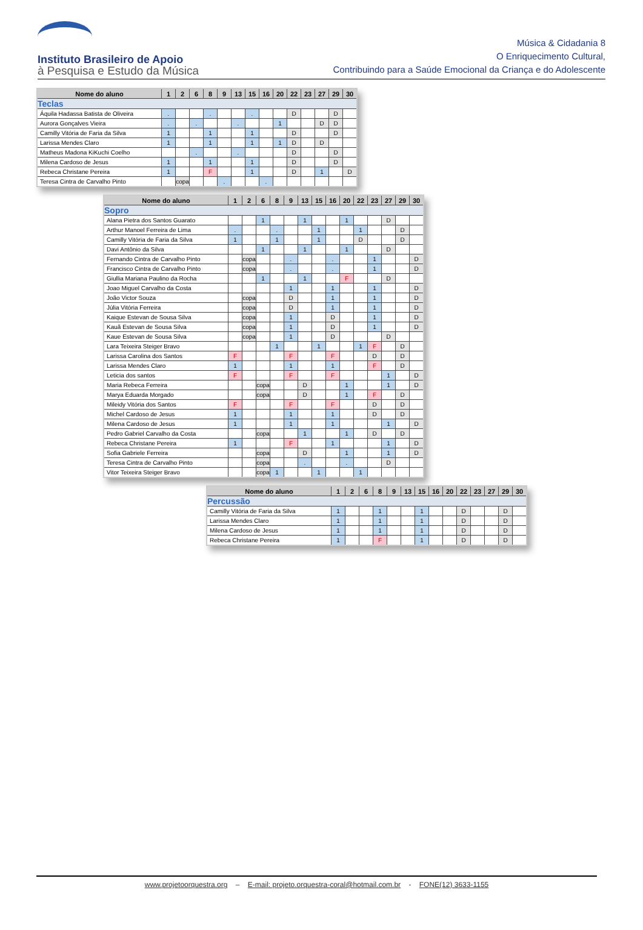Instituto Brasileiro de Apoio
à Pesquisa e Estudo da Música
Música & Cidadania 8
O Enriquecimento Cultural,
Contribuindo para a Saúde Emocional da Criança e do Adolescente
| Nome do aluno | 1 | 2 | 6 | 8 | 9 | 13 | 15 | 16 | 20 | 22 | 23 | 27 | 29 | 30 |
| --- | --- | --- | --- | --- | --- | --- | --- | --- | --- | --- | --- | --- | --- | --- |
| Teclas | | | | | | | | | | | | | | |
| Áquila Hadassa Batista de Oliveira | . | | | . | | | . | | | D | | | D | |
| Aurora Gonçalves Vieira | . | | . | | | . | | | 1 | | | D | D | |
| Camilly Vitória de Faria da Silva | 1 | | | 1 | | | 1 | | | D | | | D | |
| Larissa Mendes Claro | 1 | | | 1 | | | 1 | | 1 | D | | D | | |
| Matheus Madona KiKuchi Coelho | | | . | | | . | | | | D | | | D | |
| Milena Cardoso de Jesus | 1 | | | 1 | | | 1 | | | D | | | D | |
| Rebeca Christane Pereira | 1 | | | F | | | 1 | | | D | | 1 | | D |
| Teresa Cintra de Carvalho Pinto | | copa | | | . | | | . | | | | | | |
| Nome do aluno | 1 | 2 | 6 | 8 | 9 | 13 | 15 | 16 | 20 | 22 | 23 | 27 | 29 | 30 |
| --- | --- | --- | --- | --- | --- | --- | --- | --- | --- | --- | --- | --- | --- | --- |
| Sopro | | | | | | | | | | | | | | |
| Alana Pietra dos Santos Guarato | | | 1 | | | 1 | | | 1 | | | D | | |
| Arthur Manoel Ferreira de Lima | . | | | . | | | 1 | | | 1 | | | D | |
| Camilly Vitória de Faria da Silva | 1 | | | 1 | | | 1 | | | D | | | D | |
| Davi Antônio da Silva | | | 1 | | | 1 | | | 1 | | | D | | |
| Fernando Cintra de Carvalho Pinto | | copa | | | . | | | . | | | 1 | | | D |
| Francisco Cintra de Carvalho Pinto | | copa | | | . | | | . | | | 1 | | | D |
| Giullia Mariana Paulino da Rocha | | | 1 | | | 1 | | | F | | | D | | |
| Joao Miguel Carvalho da Costa | | | | | 1 | | | 1 | | | 1 | | | D |
| João Victor Souza | | copa | | | D | | | 1 | | | 1 | | | D |
| Júlia Vitória Ferreira | | copa | | | D | | | 1 | | | 1 | | | D |
| Kaique Estevan de Sousa Silva | | copa | | | 1 | | | D | | | 1 | | | D |
| Kauã Estevan de Sousa Silva | | copa | | | 1 | | | D | | | 1 | | | D |
| Kaue Estevan de Sousa Silva | | copa | | | 1 | | | D | | | | D | | |
| Lara Teixeira Steiger Bravo | | | | 1 | | | 1 | | | 1 | F | | D | |
| Larissa Carolina dos Santos | F | | | | F | | | F | | | D | | D | |
| Larissa Mendes Claro | 1 | | | | 1 | | | 1 | | | F | | D | |
| Leticia dos santos | F | | | | F | | | F | | | | 1 | | D |
| Maria Rebeca Ferreira | | | copa | | | D | | | 1 | | | 1 | | D |
| Marya Eduarda Morgado | | | copa | | | D | | | 1 | | F | | D | |
| Mileidy Vitória dos Santos | F | | | | F | | | F | | | D | | D | |
| Michel Cardoso de Jesus | 1 | | | | 1 | | | 1 | | | D | | D | |
| Milena Cardoso de Jesus | 1 | | | | 1 | | | 1 | | | | 1 | | D |
| Pedro Gabriel Carvalho da Costa | | | copa | | | 1 | | | 1 | | D | | D | |
| Rebeca Christane Pereira | 1 | | | | F | | | 1 | | | | 1 | | D |
| Sofia Gabriele Ferreira | | | copa | | | D | | | 1 | | | 1 | | D |
| Teresa Cintra de Carvalho Pinto | | | copa | | | . | | | . | | | D | | |
| Vitor Teixeira Steiger Bravo | | | copa | 1 | | | 1 | | | 1 | | | | |
| Nome do aluno | 1 | 2 | 6 | 8 | 9 | 13 | 15 | 16 | 20 | 22 | 23 | 27 | 29 | 30 |
| --- | --- | --- | --- | --- | --- | --- | --- | --- | --- | --- | --- | --- | --- | --- |
| Percussão | | | | | | | | | | | | | | |
| Camilly Vitória de Faria da Silva | 1 | | | 1 | | | 1 | | | D | | | D | |
| Larissa Mendes Claro | 1 | | | 1 | | | 1 | | | D | | | D | |
| Milena Cardoso de Jesus | 1 | | | 1 | | | 1 | | | D | | | D | |
| Rebeca Christane Pereira | 1 | | | F | | | 1 | | | D | | | D | |
www.projetoorquestra.org – E-mail: projeto.orquestra-coral@hotmail.com.br - FONE(12) 3633-1155